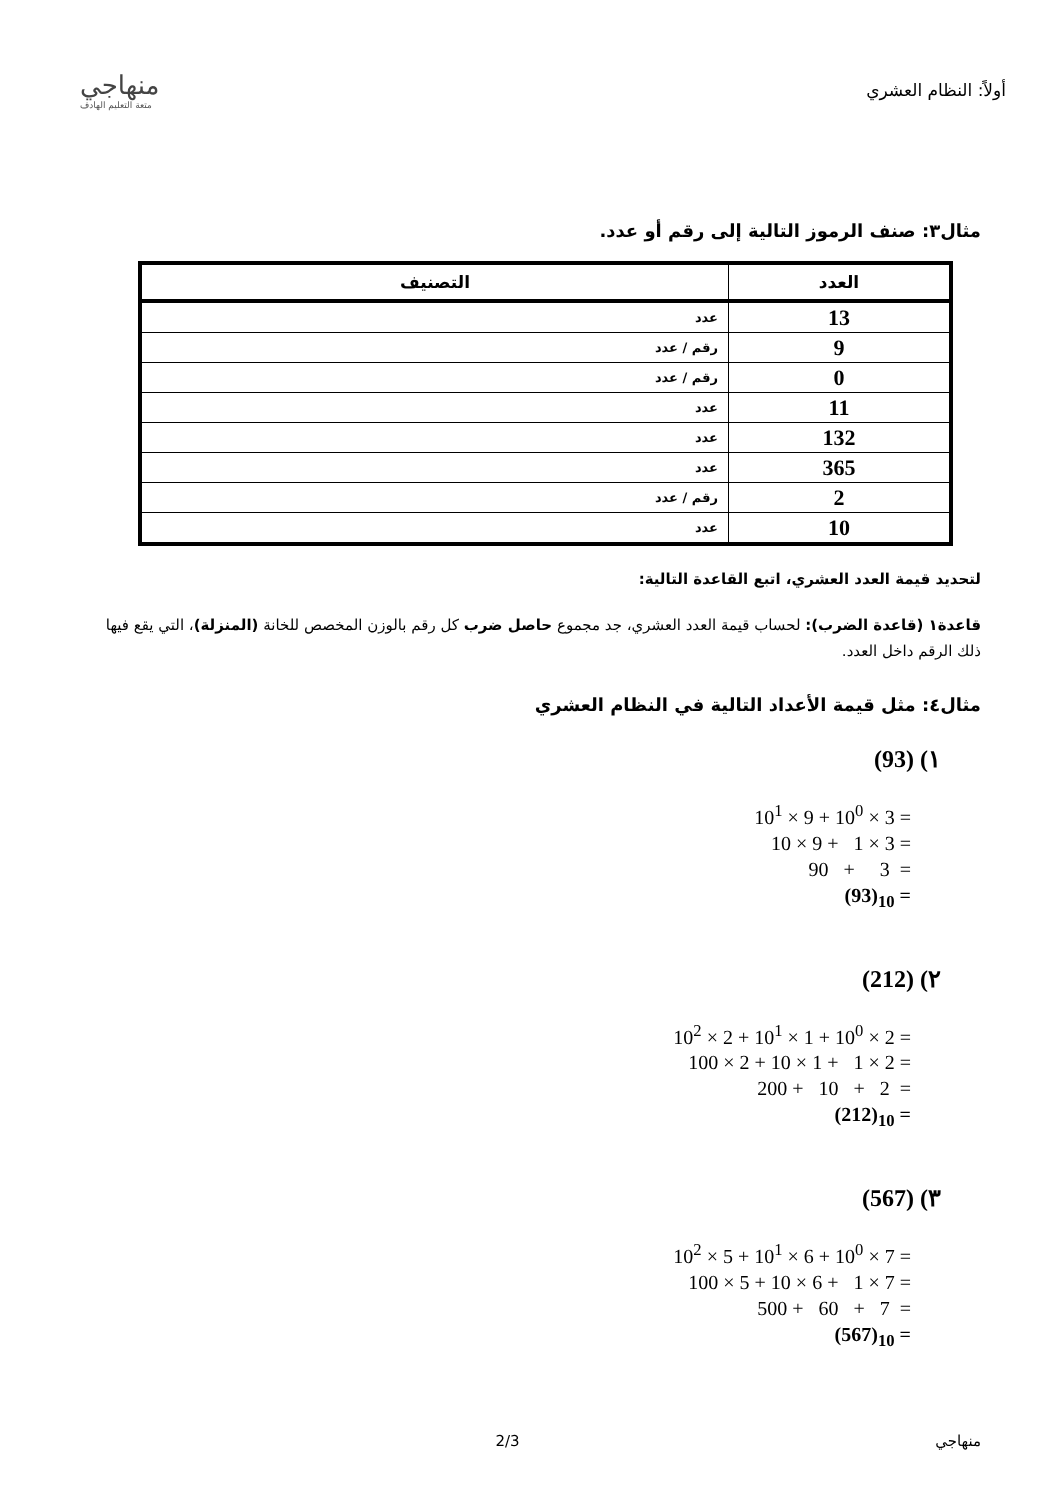أولاً: النظام العشري
منهاجي
متعة التعليم الهادف
مثال٣: صنف الرموز التالية إلى رقم أو عدد.
| العدد | التصنيف |
| --- | --- |
| 13 | عدد |
| 9 | رقم / عدد |
| 0 | رقم / عدد |
| 11 | عدد |
| 132 | عدد |
| 365 | عدد |
| 2 | رقم / عدد |
| 10 | عدد |
لتحديد قيمة العدد العشري، اتبع القاعدة التالية:
قاعدة١ (قاعدة الضرب): لحساب قيمة العدد العشري، جد مجموع حاصل ضرب كل رقم بالوزن المخصص للخانة (المنزلة)، التي يقع فيها ذلك الرقم داخل العدد.
مثال٤: مثل قيمة الأعداد التالية في النظام العشري
(93) (١
10<sup>1</sup> × 9 + 10<sup>0</sup> × 3 =
10 × 9 + 1 × 3 =
90 + 3 =
(93)<sub>10</sub> =
(212) (٢
10<sup>2</sup> × 2 + 10<sup>1</sup> × 1 + 10<sup>0</sup> × 2 =
100 × 2 + 10 × 1 + 1 × 2 =
200 + 10 + 2 =
(212)<sub>10</sub> =
(567) (٣
10<sup>2</sup> × 5 + 10<sup>1</sup> × 6 + 10<sup>0</sup> × 7 =
100 × 5 + 10 × 6 + 1 × 7 =
500 + 60 + 7 =
(567)<sub>10</sub> =
منهاجي 2/3